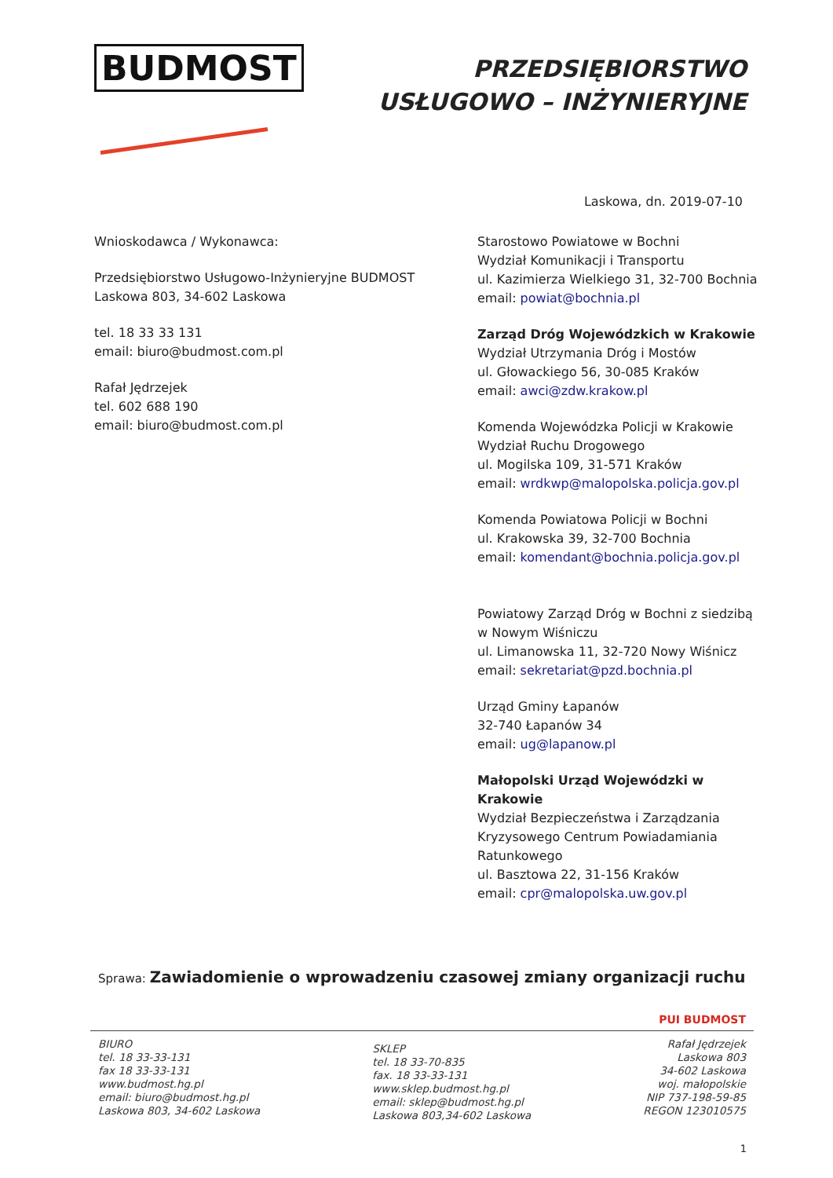BUDMOST
PRZEDSIĘBIORSTWO
USŁUGOWO – INŻYNIERYJNE
Laskowa, dn. 2019-07-10
Wnioskodawca / Wykonawca:
Przedsiębiorstwo Usługowo-Inżynieryjne BUDMOST
Laskowa 803, 34-602 Laskowa
tel. 18 33 33 131
email: biuro@budmost.com.pl
Rafał Jędrzejek
tel. 602 688 190
email: biuro@budmost.com.pl
Starostowo Powiatowe w Bochni
Wydział Komunikacji i Transportu
ul. Kazimierza Wielkiego 31, 32-700 Bochnia
email: powiat@bochnia.pl
Zarząd Dróg Wojewódzkich w Krakowie
Wydział Utrzymania Dróg i Mostów
ul. Głowackiego 56, 30-085 Kraków
email: awci@zdw.krakow.pl
Komenda Wojewódzka Policji w Krakowie
Wydział Ruchu Drogowego
ul. Mogilska 109, 31-571 Kraków
email: wrdkwp@malopolska.policja.gov.pl
Komenda Powiatowa Policji w Bochni
ul. Krakowska 39, 32-700 Bochnia
email: komendant@bochnia.policja.gov.pl
Powiatowy Zarząd Dróg w Bochni z siedzibą w Nowym Wiśniczu
ul. Limanowska 11, 32-720 Nowy Wiśnicz
email: sekretariat@pzd.bochnia.pl
Urząd Gminy Łapanów
32-740 Łapanów 34
email: ug@lapanow.pl
Małopolski Urząd Wojewódzki w Krakowie
Wydział Bezpieczeństwa i Zarządzania Kryzysowego Centrum Powiadamiania Ratunkowego
ul. Basztowa 22, 31-156 Kraków
email: cpr@malopolska.uw.gov.pl
Sprawa: Zawiadomienie o wprowadzeniu czasowej zmiany organizacji ruchu
PUI BUDMOST
BIURO
tel. 18 33-33-131
fax 18 33-33-131
www.budmost.hg.pl
email: biuro@budmost.hg.pl
Laskowa 803, 34-602 Laskowa
SKLEP
tel. 18 33-70-835
fax. 18 33-33-131
www.sklep.budmost.hg.pl
email: sklep@budmost.hg.pl
Laskowa 803,34-602 Laskowa
Rafał Jędrzejek
Laskowa 803
34-602 Laskowa
woj. małopolskie
NIP 737-198-59-85
REGON 123010575
1